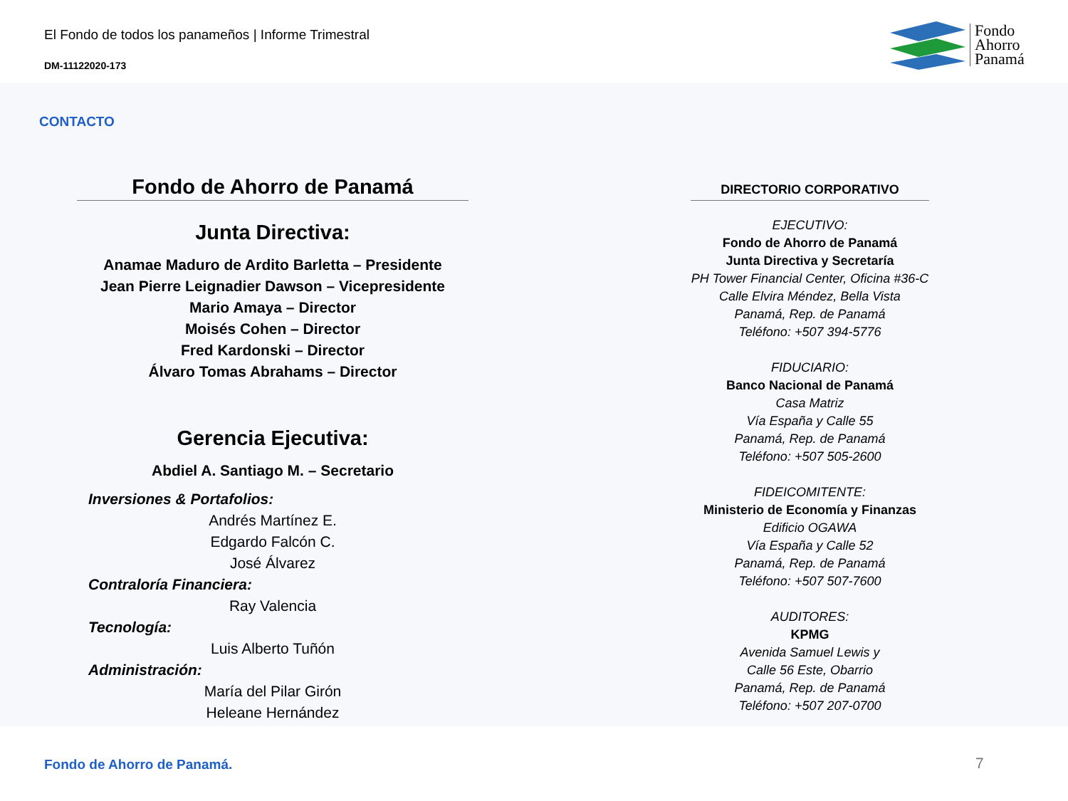El Fondo de todos los panameños | Informe Trimestral
DM-11122020-173
Fondo
Ahorro
Panamá
CONTACTO
Fondo de Ahorro de Panamá
Junta Directiva:
Anamae Maduro de Ardito Barletta – Presidente
Jean Pierre Leignadier Dawson – Vicepresidente
Mario Amaya – Director
Moisés Cohen – Director
Fred Kardonski – Director
Álvaro Tomas Abrahams – Director
Gerencia Ejecutiva:
Abdiel A. Santiago M. – Secretario
Inversiones & Portafolios:
Andrés Martínez E.
Edgardo Falcón C.
José Álvarez
Contraloría Financiera:
Ray Valencia
Tecnología:
Luis Alberto Tuñón
Administración:
María del Pilar Girón
Heleane Hernández
DIRECTORIO CORPORATIVO
EJECUTIVO:
Fondo de Ahorro de Panamá
Junta Directiva y Secretaría
PH Tower Financial Center, Oficina #36-C
Calle Elvira Méndez, Bella Vista
Panamá, Rep. de Panamá
Teléfono: +507 394-5776
FIDUCIARIO:
Banco Nacional de Panamá
Casa Matriz
Vía España y Calle 55
Panamá, Rep. de Panamá
Teléfono: +507 505-2600
FIDEICOMITENTE:
Ministerio de Economía y Finanzas
Edificio OGAWA
Vía España y Calle 52
Panamá, Rep. de Panamá
Teléfono: +507 507-7600
AUDITORES:
KPMG
Avenida Samuel Lewis y
Calle 56 Este, Obarrio
Panamá, Rep. de Panamá
Teléfono: +507 207-0700
Fondo de Ahorro de Panamá. 7